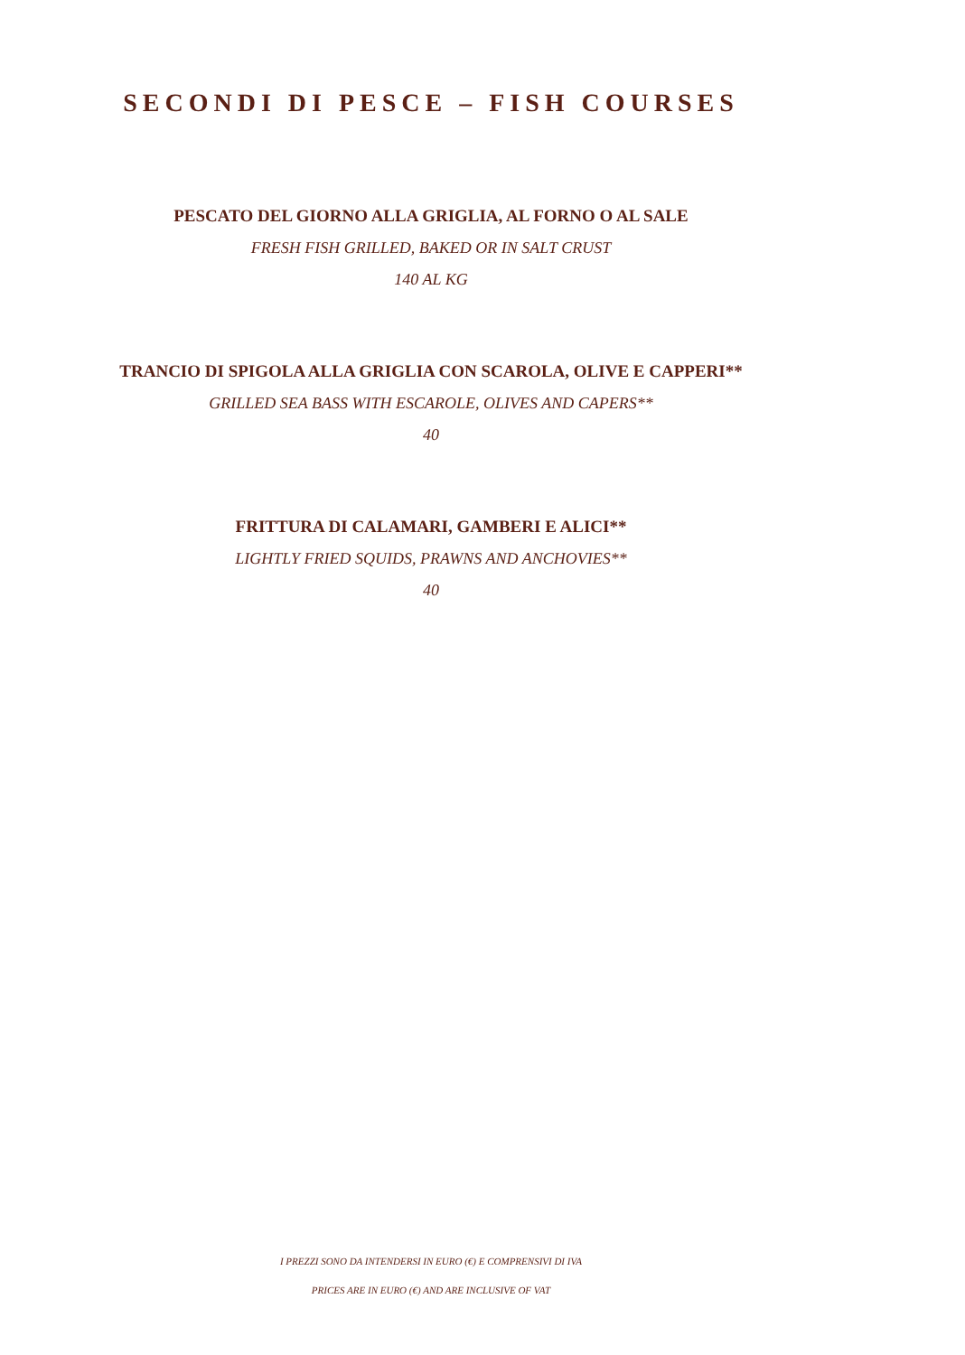SECONDI DI PESCE – FISH COURSES
PESCATO DEL GIORNO ALLA GRIGLIA, AL FORNO O AL SALE
FRESH FISH GRILLED, BAKED OR IN SALT CRUST
140 AL KG
TRANCIO DI SPIGOLA ALLA GRIGLIA CON SCAROLA, OLIVE E CAPPERI**
GRILLED SEA BASS WITH ESCAROLE, OLIVES AND CAPERS**
40
FRITTURA DI CALAMARI, GAMBERI E ALICI**
LIGHTLY FRIED SQUIDS, PRAWNS AND ANCHOVIES**
40
I PREZZI SONO DA INTENDERSI IN EURO (€) E COMPRENSIVI DI IVA
PRICES ARE IN EURO (€) AND ARE INCLUSIVE OF VAT